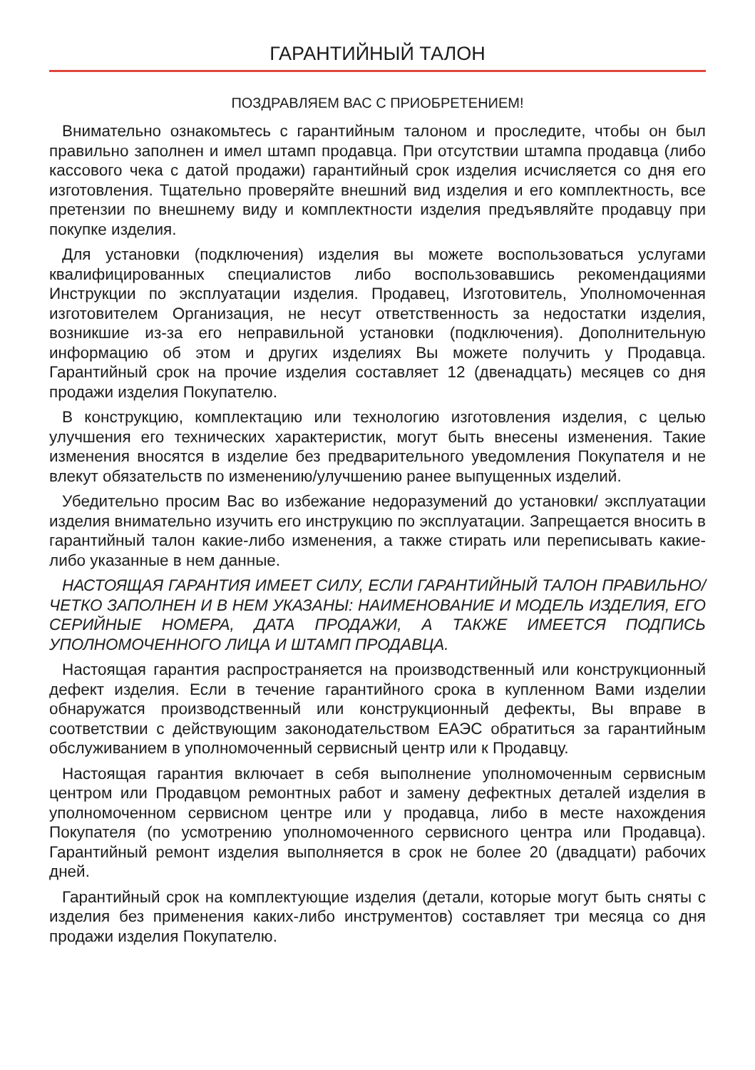ГАРАНТИЙНЫЙ ТАЛОН
ПОЗДРАВЛЯЕМ ВАС С ПРИОБРЕТЕНИЕМ!
Внимательно ознакомьтесь с гарантийным талоном и проследите, чтобы он был правильно заполнен и имел штамп продавца. При отсутствии штампа продавца (либо кассового чека с датой продажи) гарантийный срок изделия исчисляется со дня его изготовления. Тщательно проверяйте внешний вид изделия и его комплектность, все претензии по внешнему виду и комплектности изделия предъявляйте продавцу при покупке изделия.
Для установки (подключения) изделия вы можете воспользоваться услугами квалифицированных специалистов либо воспользовавшись рекомендациями Инструкции по эксплуатации изделия. Продавец, Изготовитель, Уполномоченная изготовителем Организация, не несут ответственность за недостатки изделия, возникшие из-за его неправильной установки (подключения). Дополнительную информацию об этом и других изделиях Вы можете получить у Продавца. Гарантийный срок на прочие изделия составляет 12 (двенадцать) месяцев со дня продажи изделия Покупателю.
В конструкцию, комплектацию или технологию изготовления изделия, с целью улучшения его технических характеристик, могут быть внесены изменения. Такие изменения вносятся в изделие без предварительного уведомления Покупателя и не влекут обязательств по изменению/улучшению ранее выпущенных изделий.
Убедительно просим Вас во избежание недоразумений до установки/ эксплуатации изделия внимательно изучить его инструкцию по эксплуатации. Запрещается вносить в гарантийный талон какие-либо изменения, а также стирать или переписывать какие-либо указанные в нем данные.
НАСТОЯЩАЯ ГАРАНТИЯ ИМЕЕТ СИЛУ, ЕСЛИ ГАРАНТИЙНЫЙ ТАЛОН ПРАВИЛЬНО/ЧЕТКО ЗАПОЛНЕН И В НЕМ УКАЗАНЫ: НАИМЕНОВАНИЕ И МОДЕЛЬ ИЗДЕЛИЯ, ЕГО СЕРИЙНЫЕ НОМЕРА, ДАТА ПРОДАЖИ, А ТАКЖЕ ИМЕЕТСЯ ПОДПИСЬ УПОЛНОМОЧЕННОГО ЛИЦА И ШТАМП ПРОДАВЦА.
Настоящая гарантия распространяется на производственный или конструкционный дефект изделия. Если в течение гарантийного срока в купленном Вами изделии обнаружатся производственный или конструкционный дефекты, Вы вправе в соответствии с действующим законодательством ЕАЭС обратиться за гарантийным обслуживанием в уполномоченный сервисный центр или к Продавцу.
Настоящая гарантия включает в себя выполнение уполномоченным сервисным центром или Продавцом ремонтных работ и замену дефектных деталей изделия в уполномоченном сервисном центре или у продавца, либо в месте нахождения Покупателя (по усмотрению уполномоченного сервисного центра или Продавца). Гарантийный ремонт изделия выполняется в срок не более 20 (двадцати) рабочих дней.
Гарантийный срок на комплектующие изделия (детали, которые могут быть сняты с изделия без применения каких-либо инструментов) составляет три месяца со дня продажи изделия Покупателю.